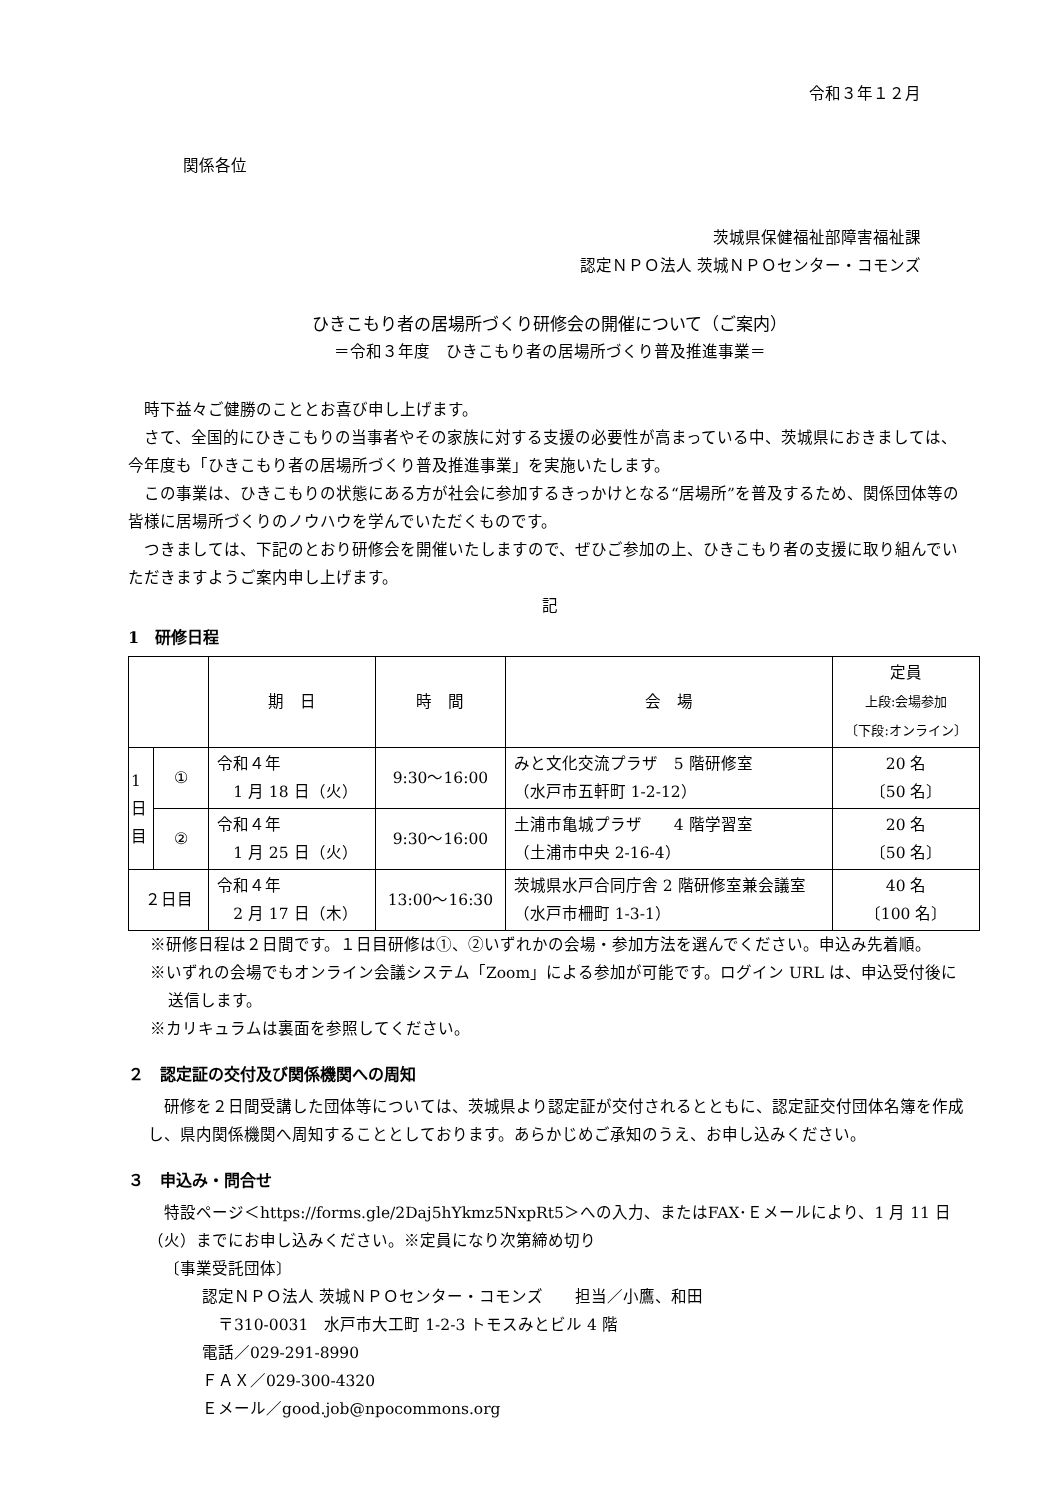令和３年１２月
関係各位
茨城県保健福祉部障害福祉課
認定ＮＰＯ法人 茨城ＮＰＯセンター・コモンズ
ひきこもり者の居場所づくり研修会の開催について（ご案内）
＝令和３年度　ひきこもり者の居場所づくり普及推進事業＝
　時下益々ご健勝のこととお喜び申し上げます。
　さて、全国的にひきこもりの当事者やその家族に対する支援の必要性が高まっている中、茨城県におきましては、今年度も「ひきこもり者の居場所づくり普及推進事業」を実施いたします。
　この事業は、ひきこもりの状態にある方が社会に参加するきっかけとなる“居場所”を普及するため、関係団体等の皆様に居場所づくりのノウハウを学んでいただくものです。
　つきましては、下記のとおり研修会を開催いたしますので、ぜひご参加の上、ひきこもり者の支援に取り組んでいただきますようご案内申し上げます。
記
1　研修日程
| | | 期 日 | 時 間 | 会 場 | 定員 上段:会場参加 〔下段:オンライン〕 |
| --- | --- | --- | --- | --- | --- |
| 1 日 目 | ① | 令和４年 1 月 18 日（火） | 9:30～16:00 | みと文化交流プラザ 5 階研修室 （水戸市五軒町 1-2-12） | 20 名 〔50 名〕 |
| | ② | 令和４年 1 月 25 日（火） | 9:30～16:00 | 土浦市亀城プラザ 4 階学習室 （土浦市中央 2-16-4） | 20 名 〔50 名〕 |
| ２日目 | | 令和４年 2 月 17 日（木） | 13:00～16:30 | 茨城県水戸合同庁舎 2 階研修室兼会議室 （水戸市柵町 1-3-1） | 40 名 〔100 名〕 |
※研修日程は２日間です。１日目研修は①、②いずれかの会場・参加方法を選んでください。申込み先着順。
※いずれの会場でもオンライン会議システム「Zoom」による参加が可能です。ログイン URL は、申込受付後に送信します。
※カリキュラムは裏面を参照してください。
２　認定証の交付及び関係機関への周知
　研修を２日間受講した団体等については、茨城県より認定証が交付されるとともに、認定証交付団体名簿を作成し、県内関係機関へ周知することとしております。あらかじめご承知のうえ、お申し込みください。
３　申込み・問合せ
　特設ページ＜https://forms.gle/2Daj5hYkmz5NxpRt5＞への入力、またはFAX･Ｅメールにより、1 月 11 日（火）までにお申し込みください。※定員になり次第締め切り
〔事業受託団体〕
認定ＮＰＯ法人 茨城ＮＰＯセンター・コモンズ　　担当／小鷹、和田
　〒310-0031　水戸市大工町 1-2-3 トモスみとビル 4 階
電話／029-291-8990
ＦＡＸ／029-300-4320
Ｅメール／good.job@npocommons.org